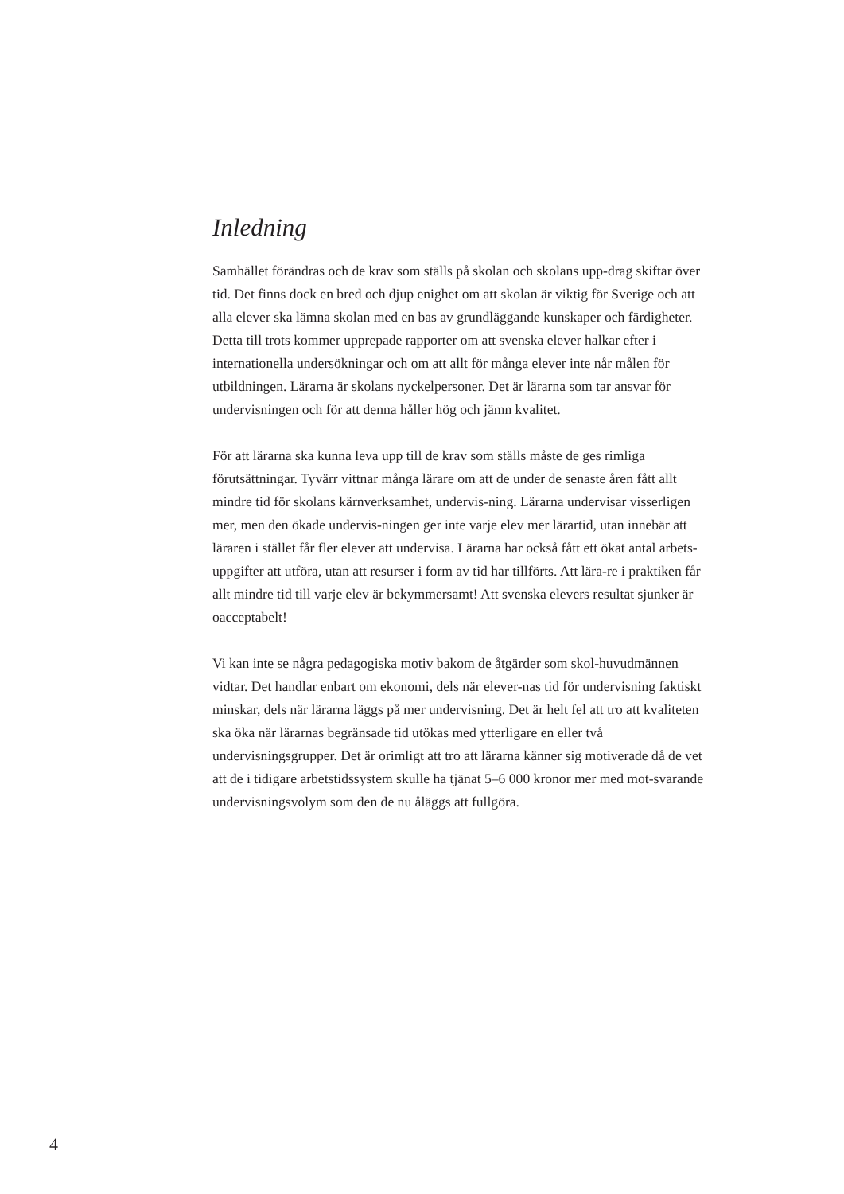Inledning
Samhället förändras och de krav som ställs på skolan och skolans upp-drag skiftar över tid. Det finns dock en bred och djup enighet om att skolan är viktig för Sverige och att alla elever ska lämna skolan med en bas av grundläggande kunskaper och färdigheter. Detta till trots kommer upprepade rapporter om att svenska elever halkar efter i internationella undersökningar och om att allt för många elever inte når målen för utbildningen. Lärarna är skolans nyckelpersoner. Det är lärarna som tar ansvar för undervisningen och för att denna håller hög och jämn kvalitet.
För att lärarna ska kunna leva upp till de krav som ställs måste de ges rimliga förutsättningar. Tyvärr vittnar många lärare om att de under de senaste åren fått allt mindre tid för skolans kärnverksamhet, undervis-ning. Lärarna undervisar visserligen mer, men den ökade undervis-ningen ger inte varje elev mer lärartid, utan innebär att läraren i stället får fler elever att undervisa. Lärarna har också fått ett ökat antal arbets-uppgifter att utföra, utan att resurser i form av tid har tillförts. Att lära-re i praktiken får allt mindre tid till varje elev är bekymmersamt! Att svenska elevers resultat sjunker är oacceptabelt!
Vi kan inte se några pedagogiska motiv bakom de åtgärder som skol-huvudmännen vidtar. Det handlar enbart om ekonomi, dels när elever-nas tid för undervisning faktiskt minskar, dels när lärarna läggs på mer undervisning. Det är helt fel att tro att kvaliteten ska öka när lärarnas begränsade tid utökas med ytterligare en eller två undervisningsgrupper. Det är orimligt att tro att lärarna känner sig motiverade då de vet att de i tidigare arbetstidssystem skulle ha tjänat 5–6 000 kronor mer med mot-svarande undervisningsvolym som den de nu åläggs att fullgöra.
4